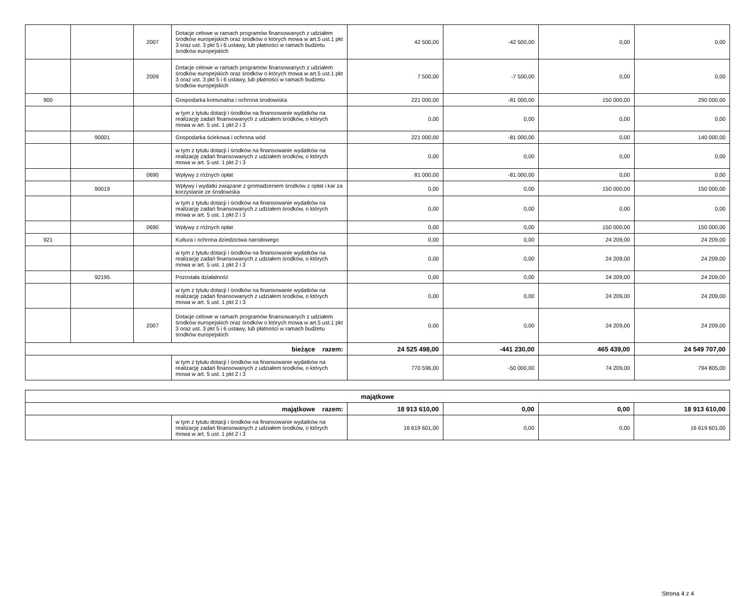| | | 2007 | Dotacje celowe w ramach programów finansowanych z udziałem środków europejskich oraz środków o których mowa w art.5 ust.1 pkt 3 oraz ust. 3 pkt 5 i 6 ustawy, lub płatności w ramach budżetu środków europejskich | 42 500,00 | -42 500,00 | 0,00 | 0,00 |
| | | 2009 | Dotacje celowe w ramach programów finansowanych z udziałem środków europejskich oraz środków o których mowa w art.5 ust.1 pkt 3 oraz ust. 3 pkt 5 i 6 ustawy, lub płatności w ramach budżetu środków europejskich | 7 500,00 | -7 500,00 | 0,00 | 0,00 |
| 900 | | | Gospodarka komunalna i ochrona środowiska | 221 000,00 | -81 000,00 | 150 000,00 | 290 000,00 |
| | | | w tym z tytułu dotacji i środków na finansowanie wydatków na realizację zadań finansowanych z udziałem środków, o których mowa w art. 5 ust. 1 pkt 2 i 3 | 0,00 | 0,00 | 0,00 | 0,00 |
| | 90001 | | Gospodarka ściekowa i ochrona wód | 221 000,00 | -81 000,00 | 0,00 | 140 000,00 |
| | | | w tym z tytułu dotacji i środków na finansowanie wydatków na realizację zadań finansowanych z udziałem środków, o których mowa w art. 5 ust. 1 pkt 2 i 3 | 0,00 | 0,00 | 0,00 | 0,00 |
| | | 0690 | Wpływy z różnych opłat | 81 000,00 | -81 000,00 | 0,00 | 0,00 |
| | 90019 | | Wpływy i wydatki związane z gromadzeniem środków z opłat i kar za korzystanie ze środowiska | 0,00 | 0,00 | 150 000,00 | 150 000,00 |
| | | | w tym z tytułu dotacji i środków na finansowanie wydatków na realizację zadań finansowanych z udziałem środków, o których mowa w art. 5 ust. 1 pkt 2 i 3 | 0,00 | 0,00 | 0,00 | 0,00 |
| | | 0690 | Wpływy z różnych opłat | 0,00 | 0,00 | 150 000,00 | 150 000,00 |
| 921 | | | Kultura i ochrona dziedzictwa narodowego | 0,00 | 0,00 | 24 209,00 | 24 209,00 |
| | | | w tym z tytułu dotacji i środków na finansowanie wydatków na realizację zadań finansowanych z udziałem środków, o których mowa w art. 5 ust. 1 pkt 2 i 3 | 0,00 | 0,00 | 24 209,00 | 24 209,00 |
| | 92195 | | Pozostała działalność | 0,00 | 0,00 | 24 209,00 | 24 209,00 |
| | | | w tym z tytułu dotacji i środków na finansowanie wydatków na realizację zadań finansowanych z udziałem środków, o których mowa w art. 5 ust. 1 pkt 2 i 3 | 0,00 | 0,00 | 24 209,00 | 24 209,00 |
| | | 2007 | Dotacje celowe w ramach programów finansowanych z udziałem środków europejskich oraz środków o których mowa w art.5 ust.1 pkt 3 oraz ust. 3 pkt 5 i 6 ustawy, lub płatności w ramach budżetu środków europejskich | 0,00 | 0,00 | 24 209,00 | 24 209,00 |
| bieżące razem: | | | | 24 525 498,00 | -441 230,00 | 465 439,00 | 24 549 707,00 |
| | | | w tym z tytułu dotacji i środków na finansowanie wydatków na realizację zadań finansowanych z udziałem środków, o których mowa w art. 5 ust. 1 pkt 2 i 3 | 770 596,00 | -50 000,00 | 74 209,00 | 794 805,00 |
| majątkowe | | | | | |
| majątkowe razem: | | 18 913 610,00 | 0,00 | 0,00 | 18 913 610,00 |
| | w tym z tytułu dotacji i środków na finansowanie wydatków na realizację zadań finansowanych z udziałem środków, o których mowa w art. 5 ust. 1 pkt 2 i 3 | 16 619 601,00 | 0,00 | 0,00 | 16 619 601,00 |
Strona 4 z 4